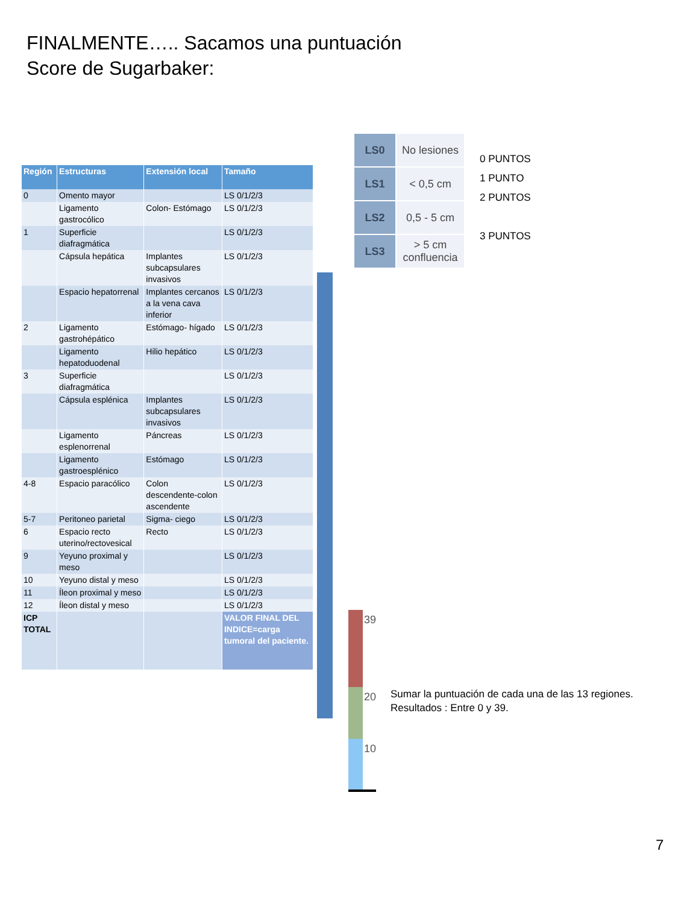FINALMENTE….. Sacamos una puntuación
Score de Sugarbaker:
| Región | Estructuras | Extensión local | Tamaño |
| --- | --- | --- | --- |
| 0 | Omento mayor | | LS 0/1/2/3 |
| | Ligamento gastrocólico | Colon- Estómago | LS 0/1/2/3 |
| 1 | Superficie diafragmática | | LS 0/1/2/3 |
| | Cápsula hepática | Implantes subcapsulares invasivos | LS 0/1/2/3 |
| | Espacio hepatorrenal | Implantes cercanos a la vena cava inferior | LS 0/1/2/3 |
| 2 | Ligamento gastrohépático | Estómago- hígado | LS 0/1/2/3 |
| | Ligamento hepatoduodenal | Hilio hepático | LS 0/1/2/3 |
| 3 | Superficie diafragmática | | LS 0/1/2/3 |
| | Cápsula esplénica | Implantes subcapsulares invasivos | LS 0/1/2/3 |
| | Ligamento esplenorrenal | Páncreas | LS 0/1/2/3 |
| | Ligamento gastroesplénico | Estómago | LS 0/1/2/3 |
| 4-8 | Espacio paracólico | Colon descendente-colon ascendente | LS 0/1/2/3 |
| 5-7 | Peritoneo parietal | Sigma- ciego | LS 0/1/2/3 |
| 6 | Espacio recto uterino/rectovesical | Recto | LS 0/1/2/3 |
| 9 | Yeyuno proximal y meso | | LS 0/1/2/3 |
| 10 | Yeyuno distal y meso | | LS 0/1/2/3 |
| 11 | Íleon proximal y meso | | LS 0/1/2/3 |
| 12 | Íleon distal y meso | | LS 0/1/2/3 |
| ICP TOTAL | | | VALOR FINAL DEL INDICE=carga tumoral del paciente. |
| LS0 | No lesiones |
| LS1 | < 0,5 cm |
| LS2 | 0,5 - 5 cm |
| LS3 | > 5 cm confluencia |
0 PUNTOS
1 PUNTO
2 PUNTOS
3 PUNTOS
39
20
10
Sumar la puntuación de cada una de las 13 regiones.
Resultados : Entre 0 y 39.
7